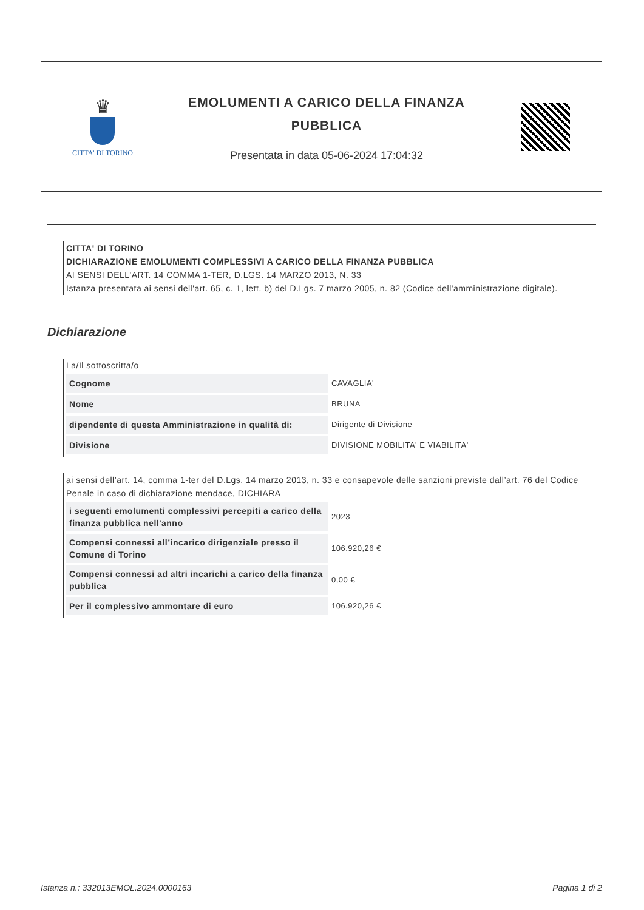| ♛ CITTA' DI TORINO | EMOLUMENTI A CARICO DELLA FINANZA PUBBLICA Presentata in data 05-06-2024 17:04:32 | |
CITTA' DI TORINO
DICHIARAZIONE EMOLUMENTI COMPLESSIVI A CARICO DELLA FINANZA PUBBLICA
AI SENSI DELL'ART. 14 COMMA 1-TER, D.LGS. 14 MARZO 2013, N. 33
Istanza presentata ai sensi dell'art. 65, c. 1, lett. b) del D.Lgs. 7 marzo 2005, n. 82 (Codice dell'amministrazione digitale).
Dichiarazione
La/Il sottoscritta/o
| Cognome | CAVAGLIA' |
| Nome | BRUNA |
| dipendente di questa Amministrazione in qualità di: | Dirigente di Divisione |
| Divisione | DIVISIONE MOBILITA' E VIABILITA' |
ai sensi dell’art. 14, comma 1-ter del D.Lgs. 14 marzo 2013, n. 33 e consapevole delle sanzioni previste dall’art. 76 del Codice Penale in caso di dichiarazione mendace, DICHIARA
| i seguenti emolumenti complessivi percepiti a carico della finanza pubblica nell'anno | 2023 |
| Compensi connessi all’incarico dirigenziale presso il Comune di Torino | 106.920,26 € |
| Compensi connessi ad altri incarichi a carico della finanza pubblica | 0,00 € |
| Per il complessivo ammontare di euro | 106.920,26 € |
Istanza n.: 332013EMOL.2024.0000163 Pagina 1 di 2